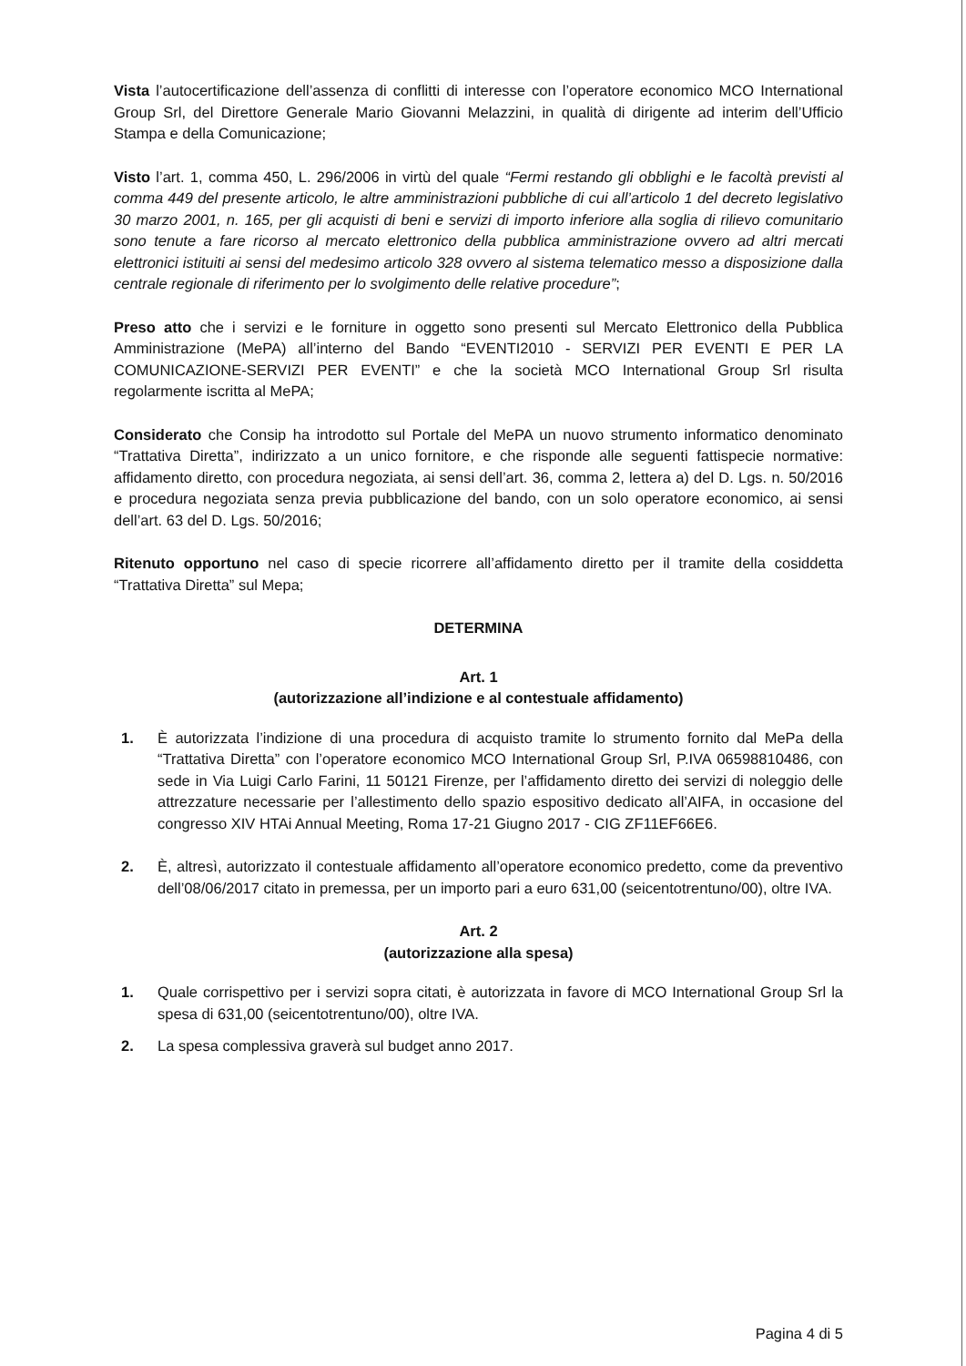Vista l’autocertificazione dell’assenza di conflitti di interesse con l’operatore economico MCO International Group Srl, del Direttore Generale Mario Giovanni Melazzini, in qualità di dirigente ad interim dell’Ufficio Stampa e della Comunicazione;
Visto l’art. 1, comma 450, L. 296/2006 in virtù del quale “Fermi restando gli obblighi e le facoltà previsti al comma 449 del presente articolo, le altre amministrazioni pubbliche di cui all’articolo 1 del decreto legislativo 30 marzo 2001, n. 165, per gli acquisti di beni e servizi di importo inferiore alla soglia di rilievo comunitario sono tenute a fare ricorso al mercato elettronico della pubblica amministrazione ovvero ad altri mercati elettronici istituiti ai sensi del medesimo articolo 328 ovvero al sistema telematico messo a disposizione dalla centrale regionale di riferimento per lo svolgimento delle relative procedure”;
Preso atto che i servizi e le forniture in oggetto sono presenti sul Mercato Elettronico della Pubblica Amministrazione (MePA) all’interno del Bando “EVENTI2010 - SERVIZI PER EVENTI E PER LA COMUNICAZIONE-SERVIZI PER EVENTI” e che la società MCO International Group Srl risulta regolarmente iscritta al MePA;
Considerato che Consip ha introdotto sul Portale del MePA un nuovo strumento informatico denominato “Trattativa Diretta”, indirizzato a un unico fornitore, e che risponde alle seguenti fattispecie normative: affidamento diretto, con procedura negoziata, ai sensi dell’art. 36, comma 2, lettera a) del D. Lgs. n. 50/2016 e procedura negoziata senza previa pubblicazione del bando, con un solo operatore economico, ai sensi dell’art. 63 del D. Lgs. 50/2016;
Ritenuto opportuno nel caso di specie ricorrere all’affidamento diretto per il tramite della cosiddetta “Trattativa Diretta” sul Mepa;
DETERMINA
Art. 1
(autorizzazione all’indizione e al contestuale affidamento)
1. È autorizzata l’indizione di una procedura di acquisto tramite lo strumento fornito dal MePa della “Trattativa Diretta” con l’operatore economico MCO International Group Srl, P.IVA 06598810486, con sede in Via Luigi Carlo Farini, 11 50121 Firenze, per l’affidamento diretto dei servizi di noleggio delle attrezzature necessarie per l’allestimento dello spazio espositivo dedicato all’AIFA, in occasione del congresso XIV HTAi Annual Meeting, Roma 17-21 Giugno 2017 - CIG ZF11EF66E6.
2. È, altresì, autorizzato il contestuale affidamento all’operatore economico predetto, come da preventivo dell’08/06/2017 citato in premessa, per un importo pari a euro 631,00 (seicentotrentuno/00), oltre IVA.
Art. 2
(autorizzazione alla spesa)
1. Quale corrispettivo per i servizi sopra citati, è autorizzata in favore di MCO International Group Srl la spesa di 631,00 (seicentotrentuno/00), oltre IVA.
2. La spesa complessiva graverà sul budget anno 2017.
Pagina 4 di 5